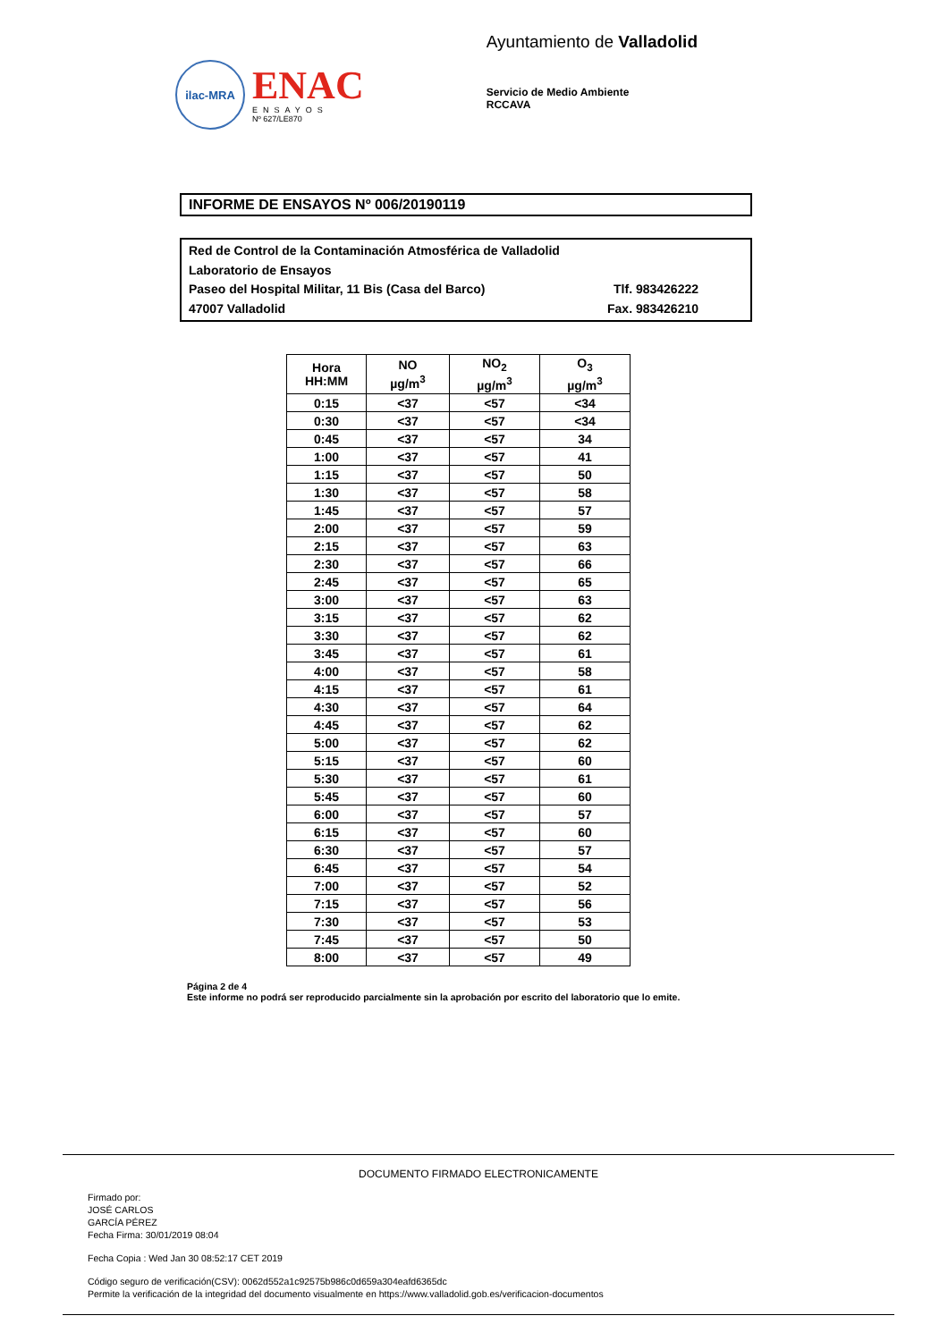ilac-MRA
ENAC
ENSAYOS
Nº 627/LE870
Ayuntamiento de Valladolid
Servicio de Medio Ambiente
RCCAVA
INFORME DE ENSAYOS Nº 006/20190119
Red de Control de la Contaminación Atmosférica de Valladolid
Laboratorio de Ensayos
Paseo del Hospital Militar, 11 Bis (Casa del Barco) Tlf. 983426222
47007 Valladolid Fax. 983426210
| Hora HH:MM | NO µg/m<sup>3</sup> | NO<sub>2</sub> µg/m<sup>3</sup> | O<sub>3</sub> µg/m<sup>3</sup> |
| --- | --- | --- | --- |
| 0:15 | <37 | <57 | <34 |
| 0:30 | <37 | <57 | <34 |
| 0:45 | <37 | <57 | 34 |
| 1:00 | <37 | <57 | 41 |
| 1:15 | <37 | <57 | 50 |
| 1:30 | <37 | <57 | 58 |
| 1:45 | <37 | <57 | 57 |
| 2:00 | <37 | <57 | 59 |
| 2:15 | <37 | <57 | 63 |
| 2:30 | <37 | <57 | 66 |
| 2:45 | <37 | <57 | 65 |
| 3:00 | <37 | <57 | 63 |
| 3:15 | <37 | <57 | 62 |
| 3:30 | <37 | <57 | 62 |
| 3:45 | <37 | <57 | 61 |
| 4:00 | <37 | <57 | 58 |
| 4:15 | <37 | <57 | 61 |
| 4:30 | <37 | <57 | 64 |
| 4:45 | <37 | <57 | 62 |
| 5:00 | <37 | <57 | 62 |
| 5:15 | <37 | <57 | 60 |
| 5:30 | <37 | <57 | 61 |
| 5:45 | <37 | <57 | 60 |
| 6:00 | <37 | <57 | 57 |
| 6:15 | <37 | <57 | 60 |
| 6:30 | <37 | <57 | 57 |
| 6:45 | <37 | <57 | 54 |
| 7:00 | <37 | <57 | 52 |
| 7:15 | <37 | <57 | 56 |
| 7:30 | <37 | <57 | 53 |
| 7:45 | <37 | <57 | 50 |
| 8:00 | <37 | <57 | 49 |
Página 2 de 4
Este informe no podrá ser reproducido parcialmente sin la aprobación por escrito del laboratorio que lo emite.
DOCUMENTO FIRMADO ELECTRONICAMENTE
Firmado por:
JOSÉ CARLOS
GARCÍA PÉREZ
Fecha Firma: 30/01/2019 08:04
Fecha Copia : Wed Jan 30 08:52:17 CET 2019
Código seguro de verificación(CSV): 0062d552a1c92575b986c0d659a304eafd6365dc
Permite la verificación de la integridad del documento visualmente en https://www.valladolid.gob.es/verificacion-documentos